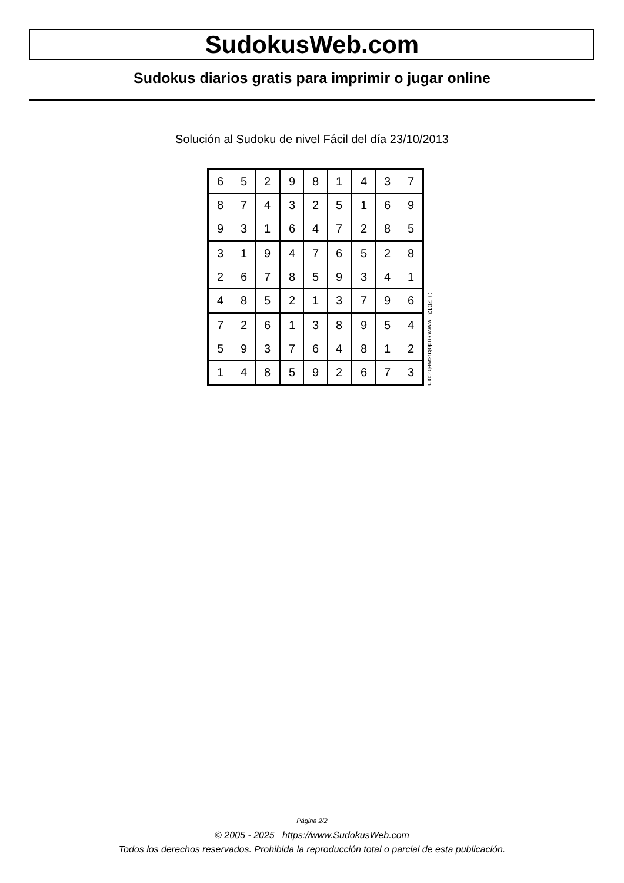SudokusWeb.com
Sudokus diarios gratis para imprimir o jugar online
Solución al Sudoku de nivel Fácil del día 23/10/2013
| 6 | 5 | 2 | 9 | 8 | 1 | 4 | 3 | 7 |
| 8 | 7 | 4 | 3 | 2 | 5 | 1 | 6 | 9 |
| 9 | 3 | 1 | 6 | 4 | 7 | 2 | 8 | 5 |
| 3 | 1 | 9 | 4 | 7 | 6 | 5 | 2 | 8 |
| 2 | 6 | 7 | 8 | 5 | 9 | 3 | 4 | 1 |
| 4 | 8 | 5 | 2 | 1 | 3 | 7 | 9 | 6 |
| 7 | 2 | 6 | 1 | 3 | 8 | 9 | 5 | 4 |
| 5 | 9 | 3 | 7 | 6 | 4 | 8 | 1 | 2 |
| 1 | 4 | 8 | 5 | 9 | 2 | 6 | 7 | 3 |
© 2013 www.sudokusweb.com
Página 2/2
© 2005 - 2025 https://www.SudokusWeb.com
Todos los derechos reservados. Prohibida la reproducción total o parcial de esta publicación.